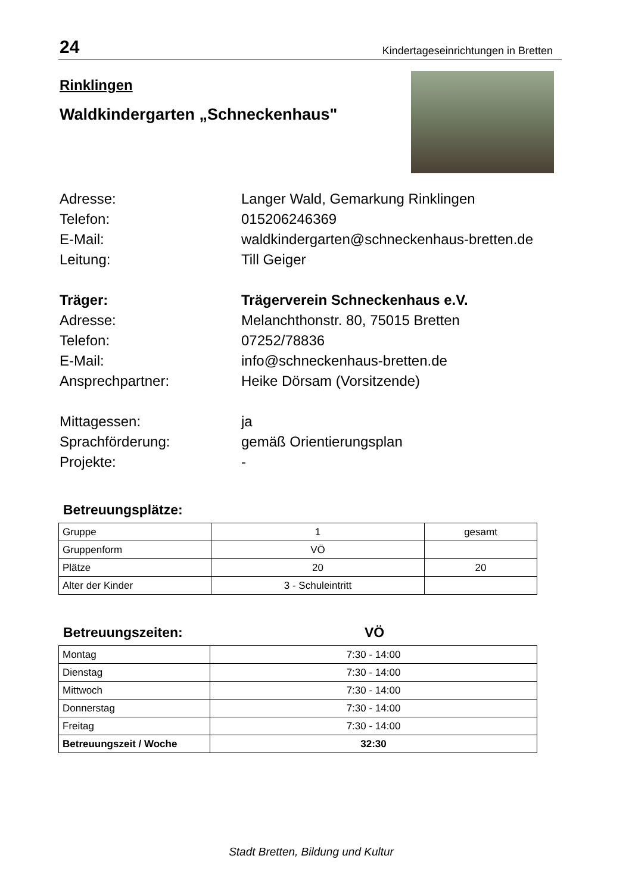24 Kindertageseinrichtungen in Bretten
Rinklingen
Waldkindergarten „Schneckenhaus"
Adresse:
Langer Wald, Gemarkung Rinklingen
Telefon:
015206246369
E-Mail:
waldkindergarten@schneckenhaus-bretten.de
Leitung:
Till Geiger
Träger:
Trägerverein Schneckenhaus e.V.
Adresse:
Melanchthonstr. 80, 75015 Bretten
Telefon:
07252/78836
E-Mail:
info@schneckenhaus-bretten.de
Ansprechpartner:
Heike Dörsam (Vorsitzende)
Mittagessen:
ja
Sprachförderung:
gemäß Orientierungsplan
Projekte:
-
Betreuungsplätze:
| Gruppe | 1 | gesamt |
| Gruppenform | VÖ | |
| Plätze | 20 | 20 |
| Alter der Kinder | 3 - Schuleintritt | |
Betreuungszeiten: VÖ
| Montag | 7:30 - 14:00 |
| Dienstag | 7:30 - 14:00 |
| Mittwoch | 7:30 - 14:00 |
| Donnerstag | 7:30 - 14:00 |
| Freitag | 7:30 - 14:00 |
| Betreuungszeit / Woche | 32:30 |
Stadt Bretten, Bildung und Kultur